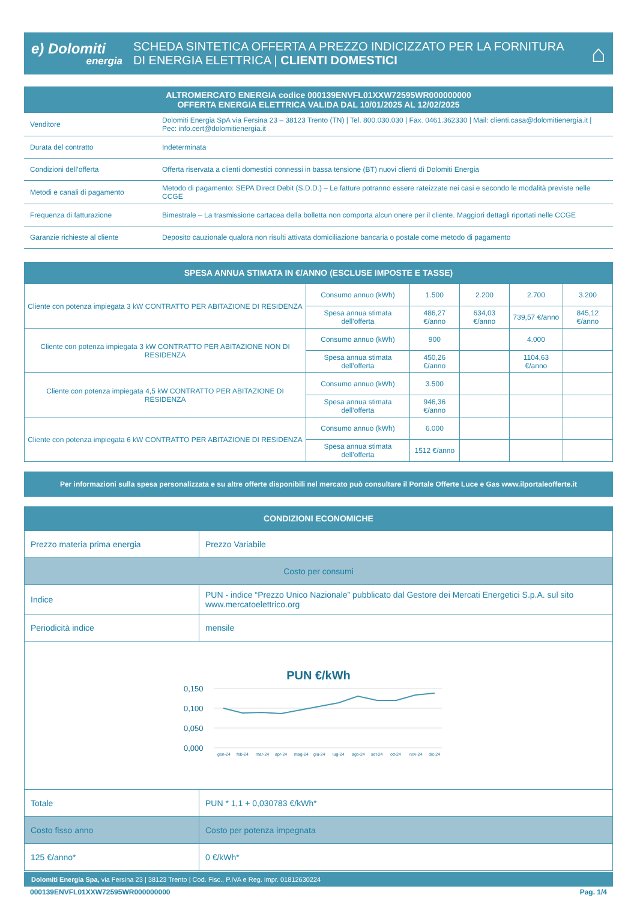e) Dolomiti
energia
SCHEDA SINTETICA OFFERTA A PREZZO INDICIZZATO PER LA FORNITURA
DI ENERGIA ELETTRICA | CLIENTI DOMESTICI
⌂
ALTROMERCATO ENERGIA codice 000139ENVFL01XXW72595WR000000000
OFFERTA ENERGIA ELETTRICA VALIDA DAL 10/01/2025 AL 12/02/2025
| Venditore | Dolomiti Energia SpA via Fersina 23 – 38123 Trento (TN) / Tel. 800.030.030 / Fax. 0461.362330 / Mail: clienti.casa@dolomitienergia.it / Pec: info.cert@dolomitienergia.it |
| Durata del contratto | Indeterminata |
| Condizioni dell’offerta | Offerta riservata a clienti domestici connessi in bassa tensione (BT) nuovi clienti di Dolomiti Energia |
| Metodi e canali di pagamento | Metodo di pagamento: SEPA Direct Debit (S.D.D.) – Le fatture potranno essere rateizzate nei casi e secondo le modalità previste nelle CCGE |
| Frequenza di fatturazione | Bimestrale – La trasmissione cartacea della bolletta non comporta alcun onere per il cliente. Maggiori dettagli riportati nelle CCGE |
| Garanzie richieste al cliente | Deposito cauzionale qualora non risulti attivata domiciliazione bancaria o postale come metodo di pagamento |
SPESA ANNUA STIMATA IN €/ANNO (ESCLUSE IMPOSTE E TASSE)
| Cliente con potenza impiegata 3 kW CONTRATTO PER ABITAZIONE DI RESIDENZA | Consumo annuo (kWh) | 1.500 | 2.200 | 2.700 | 3.200 |
| | Spesa annua stimata dell’offerta | 486,27 €/anno | 634,03 €/anno | 739,57 €/anno | 845,12 €/anno |
| Cliente con potenza impiegata 3 kW CONTRATTO PER ABITAZIONE NON DI RESIDENZA | Consumo annuo (kWh) | 900 | | 4.000 | |
| | Spesa annua stimata dell’offerta | 450,26 €/anno | | 1104,63 €/anno | |
| Cliente con potenza impiegata 4,5 kW CONTRATTO PER ABITAZIONE DI RESIDENZA | Consumo annuo (kWh) | 3.500 | | | |
| | Spesa annua stimata dell’offerta | 946,36 €/anno | | | |
| Cliente con potenza impiegata 6 kW CONTRATTO PER ABITAZIONE DI RESIDENZA | Consumo annuo (kWh) | 6.000 | | | |
| | Spesa annua stimata dell’offerta | 1512 €/anno | | | |
Per informazioni sulla spesa personalizzata e su altre offerte disponibili nel mercato può consultare il Portale Offerte Luce e Gas www.ilportaleofferte.it
CONDIZIONI ECONOMICHE
| Prezzo materia prima energia | Prezzo Variabile |
| Costo per consumi | |
| Indice | PUN - indice “Prezzo Unico Nazionale” pubblicato dal Gestore dei Mercati Energetici S.p.A. sul sito www.mercatoelettrico.org |
| Periodicità indice | mensile |
| PUN €/kWh 0,150 0,100 0,050 0,000 gen-24 feb-24 mar-24 apr-24 mag-24 giu-24 lug-24 ago-24 set-24 ott-24 nov-24 dic-24 | |
| Totale | PUN * 1,1 + 0,030783 €/kWh* |
| Costo fisso anno | Costo per potenza impegnata |
| 125 €/anno* | 0 €/kWh* |
Dolomiti Energia Spa, via Fersina 23 | 38123 Trento | Cod. Fisc., P.IVA e Reg. impr. 01812630224
000139ENVFL01XXW72595WR000000000 Pag. 1/4